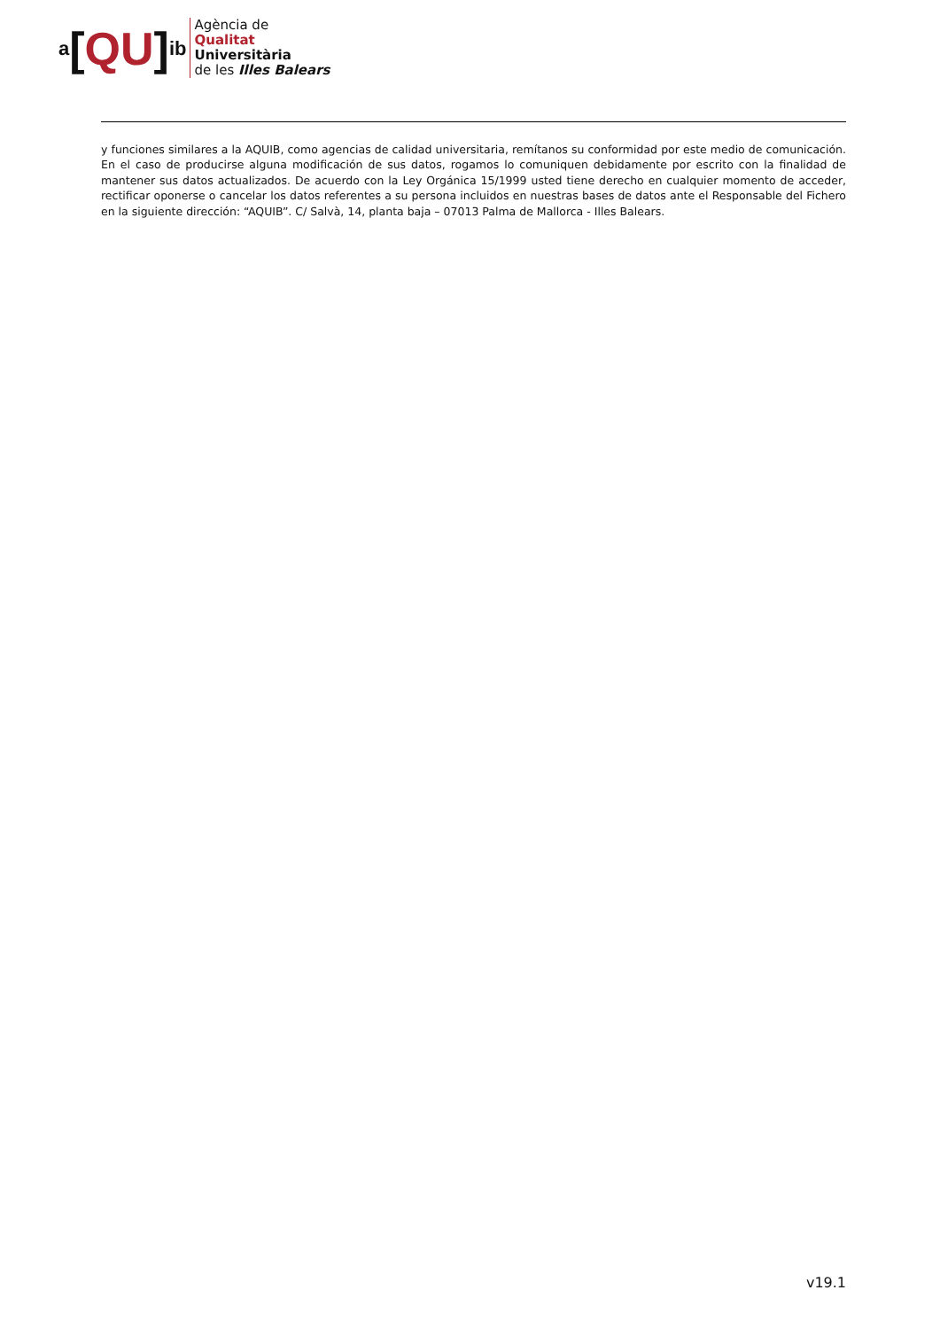a [QU] ib
Agència de
Qualitat
Universitària
de les Illes Balears
y funciones similares a la AQUIB, como agencias de calidad universitaria, remítanos su conformidad por este medio de comunicación. En el caso de producirse alguna modificación de sus datos, rogamos lo comuniquen debidamente por escrito con la finalidad de mantener sus datos actualizados. De acuerdo con la Ley Orgánica 15/1999 usted tiene derecho en cualquier momento de acceder, rectificar oponerse o cancelar los datos referentes a su persona incluidos en nuestras bases de datos ante el Responsable del Fichero en la siguiente dirección: “AQUIB”. C/ Salvà, 14, planta baja – 07013 Palma de Mallorca - Illes Balears.
v19.1